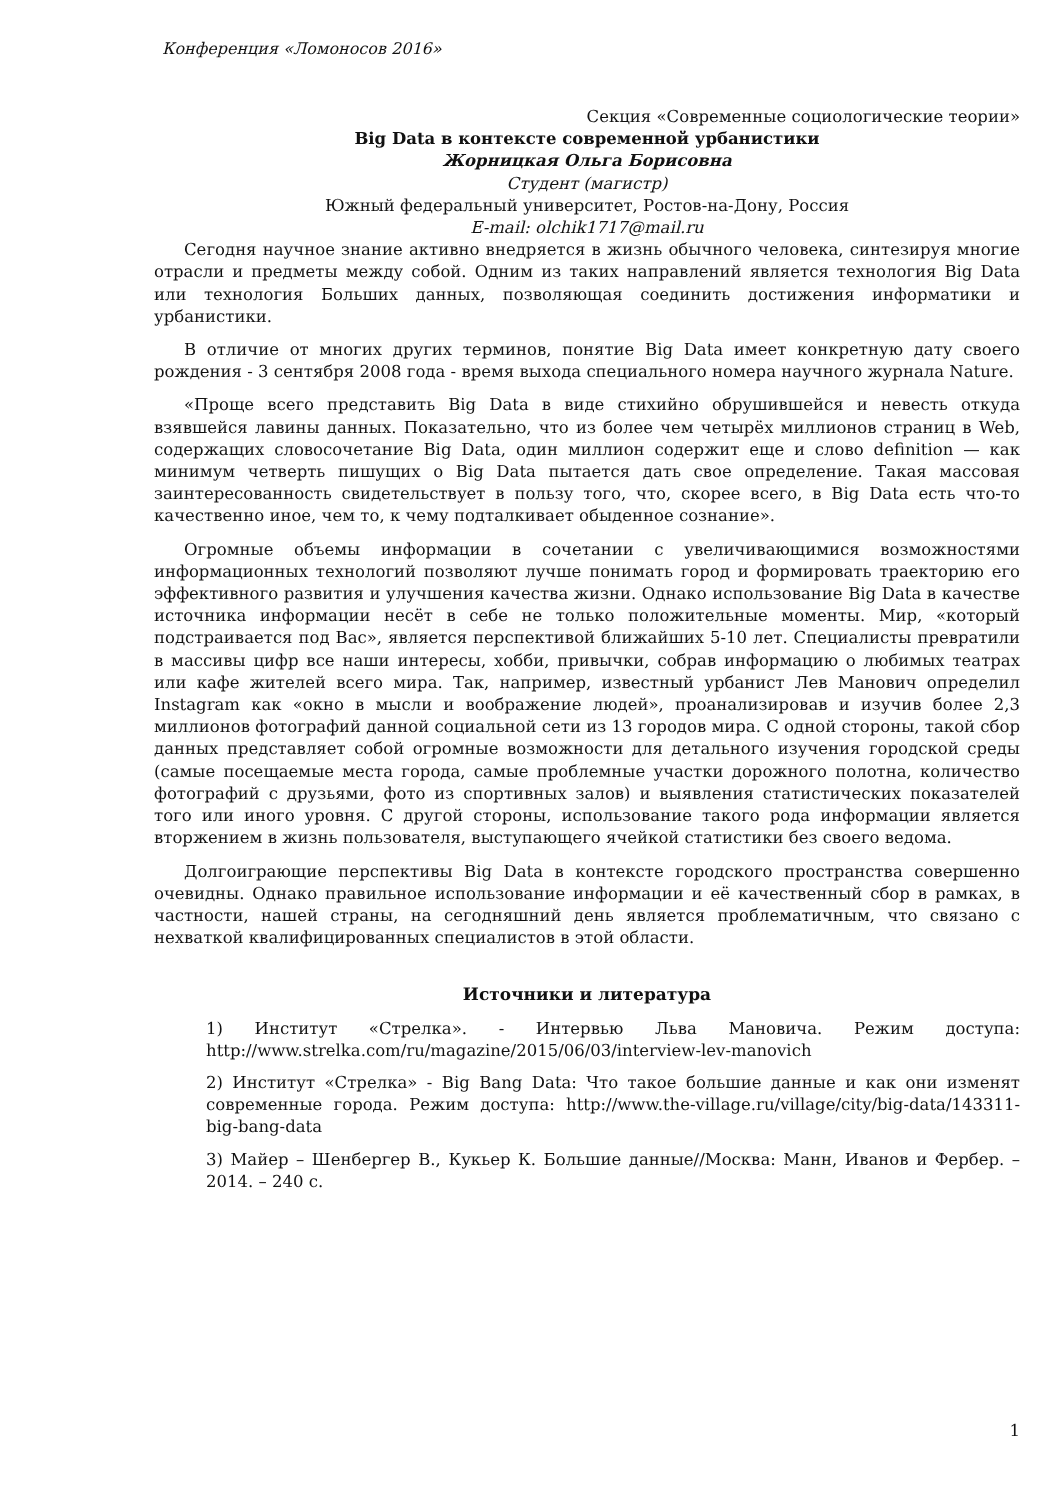Конференция «Ломоносов 2016»
Секция «Современные социологические теории»
Big Data в контексте современной урбанистики
Жорницкая Ольга Борисовна
Студент (магистр)
Южный федеральный университет, Ростов-на-Дону, Россия
E-mail: olchik1717@mail.ru
Сегодня научное знание активно внедряется в жизнь обычного человека, синтезируя многие отрасли и предметы между собой. Одним из таких направлений является технология Big Data или технология Больших данных, позволяющая соединить достижения информатики и урбанистики.
В отличие от многих других терминов, понятие Big Data имеет конкретную дату своего рождения - 3 сентября 2008 года - время выхода специального номера научного журнала Nature.
«Проще всего представить Big Data в виде стихийно обрушившейся и невесть откуда взявшейся лавины данных. Показательно, что из более чем четырёх миллионов страниц в Web, содержащих словосочетание Big Data, один миллион содержит еще и слово definition — как минимум четверть пишущих о Big Data пытается дать свое определение. Такая массовая заинтересованность свидетельствует в пользу того, что, скорее всего, в Big Data есть что-то качественно иное, чем то, к чему подталкивает обыденное сознание».
Огромные объемы информации в сочетании с увеличивающимися возможностями информационных технологий позволяют лучше понимать город и формировать траекторию его эффективного развития и улучшения качества жизни. Однако использование Big Data в качестве источника информации несёт в себе не только положительные моменты. Мир, «который подстраивается под Вас», является перспективой ближайших 5-10 лет. Специалисты превратили в массивы цифр все наши интересы, хобби, привычки, собрав информацию о любимых театрах или кафе жителей всего мира. Так, например, известный урбанист Лев Манович определил Instagram как «окно в мысли и воображение людей», проанализировав и изучив более 2,3 миллионов фотографий данной социальной сети из 13 городов мира. С одной стороны, такой сбор данных представляет собой огромные возможности для детального изучения городской среды (самые посещаемые места города, самые проблемные участки дорожного полотна, количество фотографий с друзьями, фото из спортивных залов) и выявления статистических показателей того или иного уровня. С другой стороны, использование такого рода информации является вторжением в жизнь пользователя, выступающего ячейкой статистики без своего ведома.
Долгоиграющие перспективы Big Data в контексте городского пространства совершенно очевидны. Однако правильное использование информации и её качественный сбор в рамках, в частности, нашей страны, на сегодняшний день является проблематичным, что связано с нехваткой квалифицированных специалистов в этой области.
Источники и литература
1) Институт «Стрелка». - Интервью Льва Мановича. Режим доступа: http://www.strelka.com/ru/magazine/2015/06/03/interview-lev-manovich
2) Институт «Стрелка» - Big Bang Data: Что такое большие данные и как они изменят современные города. Режим доступа: http://www.the-village.ru/village/city/big-data/143311-big-bang-data
3) Майер – Шенбергер В., Кукьер К. Большие данные//Москва: Манн, Иванов и Фербер. – 2014. – 240 с.
1